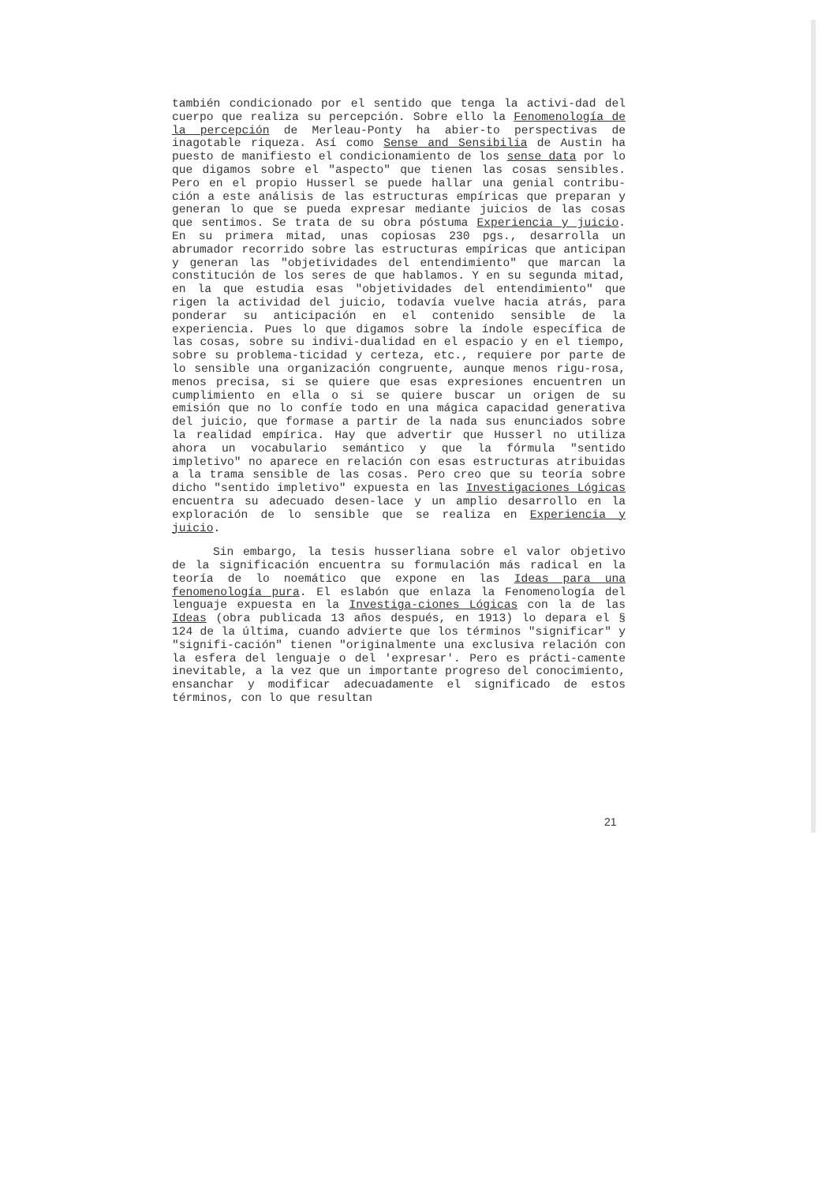también condicionado por el sentido que tenga la activi-dad del cuerpo que realiza su percepción. Sobre ello la Fenomenología de la percepción de Merleau-Ponty ha abier-to perspectivas de inagotable riqueza. Así como Sense and Sensibilia de Austin ha puesto de manifiesto el condicionamiento de los sense data por lo que digamos sobre el "aspecto" que tienen las cosas sensibles. Pero en el propio Husserl se puede hallar una genial contribu-ción a este análisis de las estructuras empíricas que preparan y generan lo que se pueda expresar mediante juicios de las cosas que sentimos. Se trata de su obra póstuma Experiencia y juicio. En su primera mitad, unas copiosas 230 pgs., desarrolla un abrumador recorrido sobre las estructuras empíricas que anticipan y generan las "objetividades del entendimiento" que marcan la constitución de los seres de que hablamos. Y en su segunda mitad, en la que estudia esas "objetividades del entendimiento" que rigen la actividad del juicio, todavía vuelve hacia atrás, para ponderar su anticipación en el contenido sensible de la experiencia. Pues lo que digamos sobre la índole específica de las cosas, sobre su indivi-dualidad en el espacio y en el tiempo, sobre su problema-ticidad y certeza, etc., requiere por parte de lo sensible una organización congruente, aunque menos rigu-rosa, menos precisa, si se quiere que esas expresiones encuentren un cumplimiento en ella o si se quiere buscar un origen de su emisión que no lo confíe todo en una mágica capacidad generativa del juicio, que formase a partir de la nada sus enunciados sobre la realidad empírica. Hay que advertir que Husserl no utiliza ahora un vocabulario semántico y que la fórmula "sentido impletivo" no aparece en relación con esas estructuras atribuidas a la trama sensible de las cosas. Pero creo que su teoría sobre dicho "sentido impletivo" expuesta en las Investigaciones Lógicas encuentra su adecuado desen-lace y un amplio desarrollo en la exploración de lo sensible que se realiza en Experiencia y juicio.
Sin embargo, la tesis husserliana sobre el valor objetivo de la significación encuentra su formulación más radical en la teoría de lo noemático que expone en las Ideas para una fenomenología pura. El eslabón que enlaza la Fenomenología del lenguaje expuesta en la Investiga-ciones Lógicas con la de las Ideas (obra publicada 13 años después, en 1913) lo depara el § 124 de la última, cuando advierte que los términos "significar" y "signifi-cación" tienen "originalmente una exclusiva relación con la esfera del lenguaje o del 'expresar'. Pero es prácti-camente inevitable, a la vez que un importante progreso del conocimiento, ensanchar y modificar adecuadamente el significado de estos términos, con lo que resultan
21